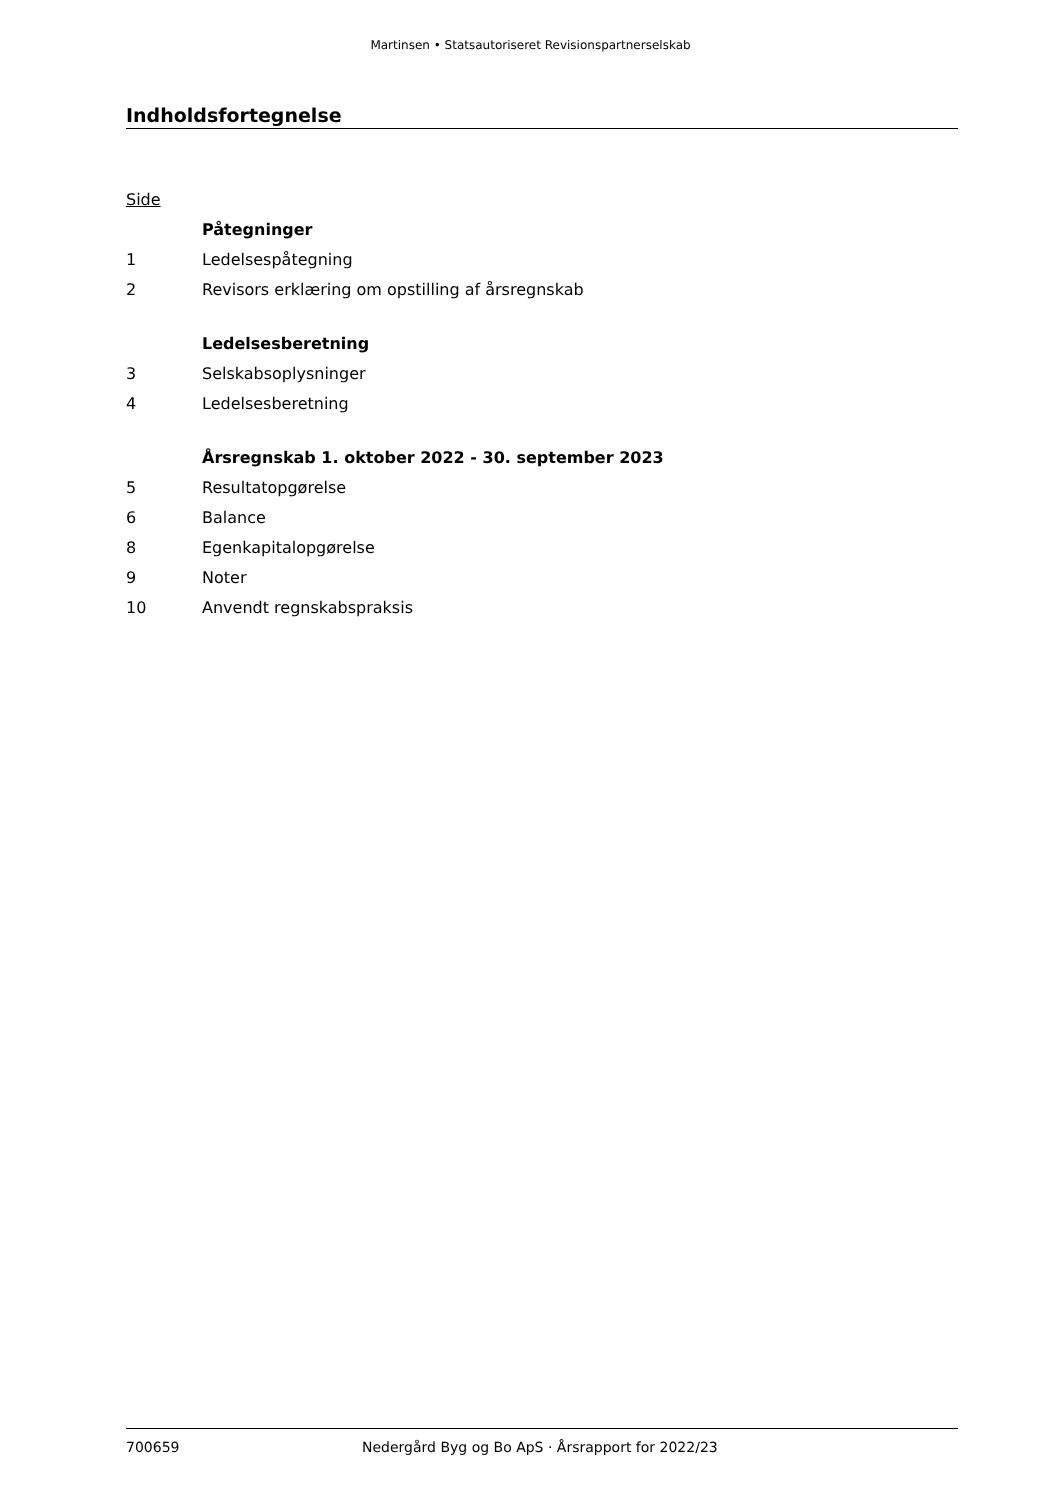Martinsen • Statsautoriseret Revisionspartnerselskab
Indholdsfortegnelse
Side
Påtegninger
1 Ledelsespåtegning
2 Revisors erklæring om opstilling af årsregnskab
Ledelsesberetning
3 Selskabsoplysninger
4 Ledelsesberetning
Årsregnskab 1. oktober 2022 - 30. september 2023
5 Resultatopgørelse
6 Balance
8 Egenkapitalopgørelse
9 Noter
10 Anvendt regnskabspraksis
700659 Nedergård Byg og Bo ApS · Årsrapport for 2022/23